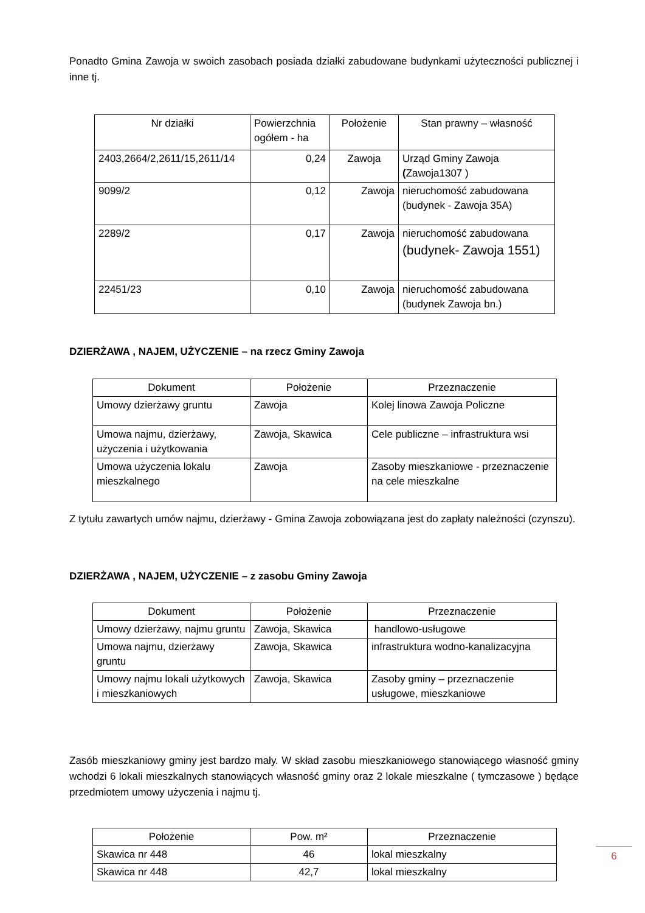Ponadto Gmina Zawoja w swoich zasobach posiada działki zabudowane budynkami użyteczności publicznej i inne tj.
| Nr działki | Powierzchnia ogółem - ha | Położenie | Stan prawny – własność |
| --- | --- | --- | --- |
| 2403,2664/2,2611/15,2611/14 | 0,24 | Zawoja | Urząd Gminy Zawoja ( Zawoja1307 ) |
| 9099/2 | 0,12 | Zawoja | nieruchomość zabudowana (budynek - Zawoja 35A) |
| 2289/2 | 0,17 | Zawoja | nieruchomość zabudowana (budynek- Zawoja 1551) |
| 22451/23 | 0,10 | Zawoja | nieruchomość zabudowana (budynek Zawoja bn.) |
DZIERŻAWA , NAJEM, UŻYCZENIE – na rzecz Gminy Zawoja
| Dokument | Położenie | Przeznaczenie |
| --- | --- | --- |
| Umowy dzierżawy gruntu | Zawoja | Kolej linowa Zawoja Policzne |
| Umowa najmu, dzierżawy, użyczenia i użytkowania | Zawoja, Skawica | Cele publiczne – infrastruktura wsi |
| Umowa użyczenia lokalu mieszkalnego | Zawoja | Zasoby mieszkaniowe - przeznaczenie na cele mieszkalne |
Z tytułu zawartych umów najmu, dzierżawy - Gmina Zawoja zobowiązana jest do zapłaty należności (czynszu).
DZIERŻAWA , NAJEM, UŻYCZENIE – z zasobu Gminy Zawoja
| Dokument | Położenie | Przeznaczenie |
| --- | --- | --- |
| Umowy dzierżawy, najmu gruntu | Zawoja, Skawica | handlowo-usługowe |
| Umowa najmu, dzierżawy gruntu | Zawoja, Skawica | infrastruktura wodno-kanalizacyjna |
| Umowy najmu lokali użytkowych i mieszkaniowych | Zawoja, Skawica | Zasoby gminy – przeznaczenie usługowe, mieszkaniowe |
Zasób mieszkaniowy gminy jest bardzo mały. W skład zasobu mieszkaniowego stanowiącego własność gminy wchodzi 6 lokali mieszkalnych stanowiących własność gminy oraz 2 lokale mieszkalne ( tymczasowe ) będące przedmiotem umowy użyczenia i najmu tj.
| Położenie | Pow. m² | Przeznaczenie |
| --- | --- | --- |
| Skawica nr 448 | 46 | lokal mieszkalny |
| Skawica nr 448 | 42,7 | lokal mieszkalny |
6